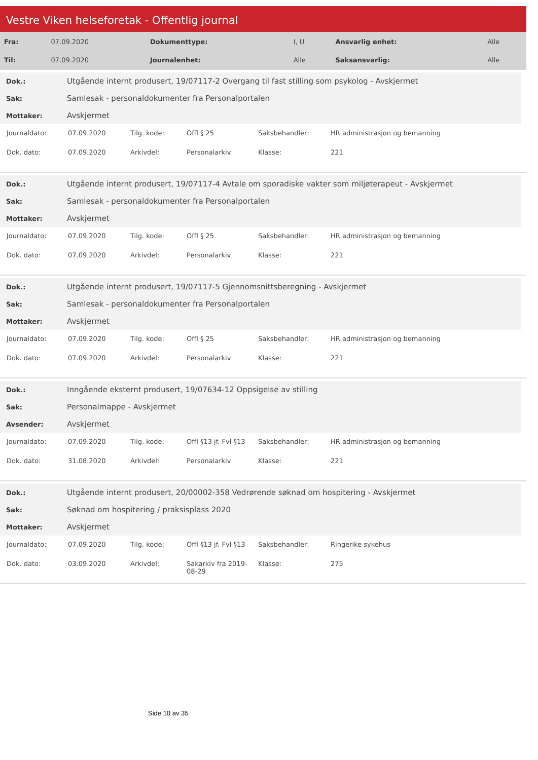Vestre Viken helseforetak - Offentlig journal
| Fra: | 07.09.2020 | Dokumenttype: | I, U | Ansvarlig enhet: | Alle |
| Til: | 07.09.2020 | Journalenhet: | Alle | Saksansvarlig: | Alle |
| Dok.: | Utgående internt produsert, 19/07117-2 Overgang til fast stilling som psykolog - Avskjermet |
| Sak: | Samlesak - personaldokumenter fra Personalportalen |
| Mottaker: | Avskjermet |
| Journaldato: | 07.09.2020 | Tilg. kode: | Offl § 25 | Saksbehandler: | HR administrasjon og bemanning |
| Dok. dato: | 07.09.2020 | Arkivdel: | Personalarkiv | Klasse: | 221 |
| Dok.: | Utgående internt produsert, 19/07117-4 Avtale om sporadiske vakter som miljøterapeut - Avskjermet |
| Sak: | Samlesak - personaldokumenter fra Personalportalen |
| Mottaker: | Avskjermet |
| Journaldato: | 07.09.2020 | Tilg. kode: | Offl § 25 | Saksbehandler: | HR administrasjon og bemanning |
| Dok. dato: | 07.09.2020 | Arkivdel: | Personalarkiv | Klasse: | 221 |
| Dok.: | Utgående internt produsert, 19/07117-5 Gjennomsnittsberegning - Avskjermet |
| Sak: | Samlesak - personaldokumenter fra Personalportalen |
| Mottaker: | Avskjermet |
| Journaldato: | 07.09.2020 | Tilg. kode: | Offl § 25 | Saksbehandler: | HR administrasjon og bemanning |
| Dok. dato: | 07.09.2020 | Arkivdel: | Personalarkiv | Klasse: | 221 |
| Dok.: | Inngående eksternt produsert, 19/07634-12 Oppsigelse av stilling |
| Sak: | Personalmappe - Avskjermet |
| Avsender: | Avskjermet |
| Journaldato: | 07.09.2020 | Tilg. kode: | Offl §13 jf. Fvl §13 | Saksbehandler: | HR administrasjon og bemanning |
| Dok. dato: | 31.08.2020 | Arkivdel: | Personalarkiv | Klasse: | 221 |
| Dok.: | Utgående internt produsert, 20/00002-358 Vedrørende søknad om hospitering - Avskjermet |
| Sak: | Søknad om hospitering / praksisplass 2020 |
| Mottaker: | Avskjermet |
| Journaldato: | 07.09.2020 | Tilg. kode: | Offl §13 jf. Fvl §13 | Saksbehandler: | Ringerike sykehus |
| Dok. dato: | 03.09.2020 | Arkivdel: | Sakarkiv fra 2019- 08-29 | Klasse: | 275 |
Side 10 av 35